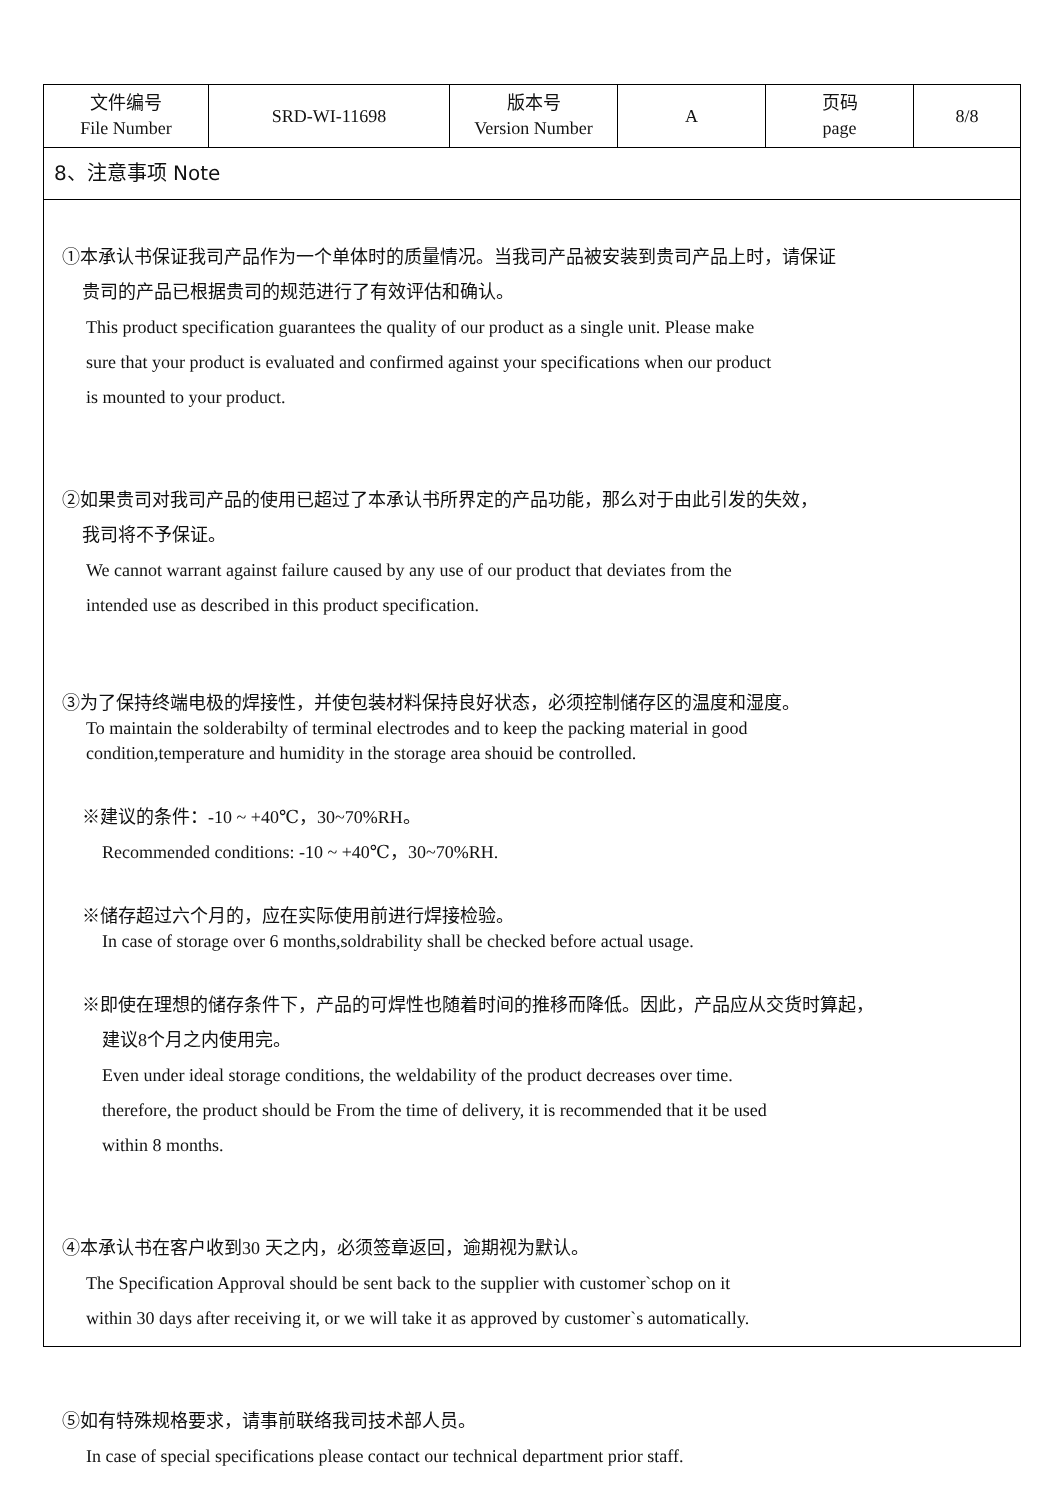| 文件编号 File Number | SRD-WI-11698 | 版本号 Version Number | A | 页码 page | 8/8 |
8、注意事项 Note
①本承认书保证我司产品作为一个单体时的质量情况。当我司产品被安装到贵司产品上时，请保证
贵司的产品已根据贵司的规范进行了有效评估和确认。
This product specification guarantees the quality of our product as a single unit. Please make
sure that your product is evaluated and confirmed against your specifications when our product
is mounted to your product.
②如果贵司对我司产品的使用已超过了本承认书所界定的产品功能，那么对于由此引发的失效，
我司将不予保证。
We cannot warrant against failure caused by any use of our product that deviates from the
intended use as described in this product specification.
③为了保持终端电极的焊接性，并使包装材料保持良好状态，必须控制储存区的温度和湿度。
To maintain the solderabilty of terminal electrodes and to keep the packing material in good
condition,temperature and humidity in the storage area shouid be controlled.
※建议的条件：-10 ~ +40℃，30~70%RH。
Recommended conditions: -10 ~ +40℃，30~70%RH.
※储存超过六个月的，应在实际使用前进行焊接检验。
In case of storage over 6 months,soldrability shall be checked before actual usage.
※即使在理想的储存条件下，产品的可焊性也随着时间的推移而降低。因此，产品应从交货时算起，
建议8个月之内使用完。
Even under ideal storage conditions, the weldability of the product decreases over time.
therefore, the product should be From the time of delivery, it is recommended that it be used
within 8 months.
④本承认书在客户收到30 天之内，必须签章返回，逾期视为默认。
The Specification Approval should be sent back to the supplier with customer`schop on it
within 30 days after receiving it, or we will take it as approved by customer`s automatically.
⑤如有特殊规格要求，请事前联络我司技术部人员。
In case of special specifications please contact our technical department prior staff.